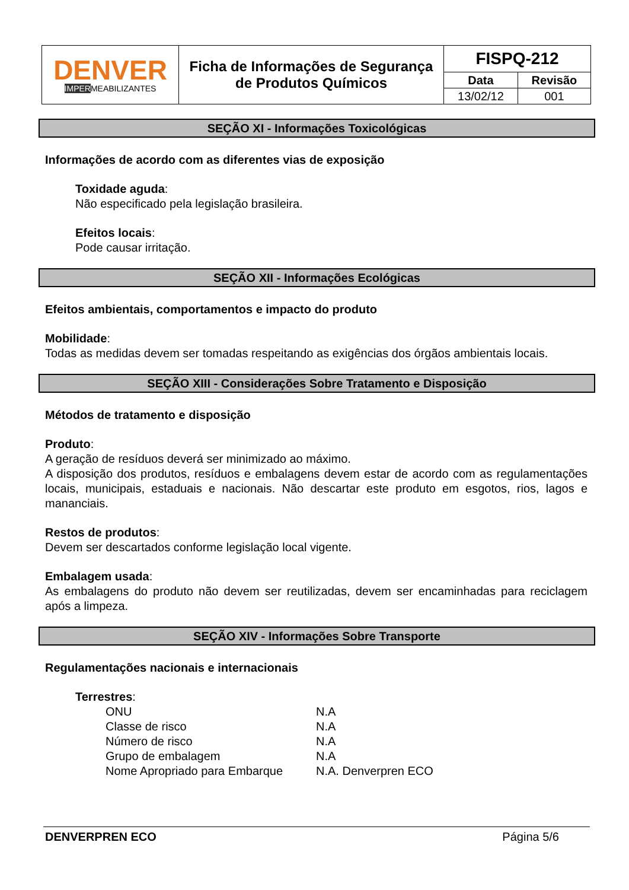| DENVER IMPER MEABILIZANTES | Ficha de Informações de Segurança de Produtos Químicos | FISPQ-212 | |
| | | Data | Revisão |
| | | 13/02/12 | 001 |
SEÇÃO XI - Informações Toxicológicas
Informações de acordo com as diferentes vias de exposição
Toxidade aguda:
Não especificado pela legislação brasileira.
Efeitos locais:
Pode causar irritação.
SEÇÃO XII - Informações Ecológicas
Efeitos ambientais, comportamentos e impacto do produto
Mobilidade:
Todas as medidas devem ser tomadas respeitando as exigências dos órgãos ambientais locais.
SEÇÃO XIII - Considerações Sobre Tratamento e Disposição
Métodos de tratamento e disposição
Produto:
A geração de resíduos deverá ser minimizado ao máximo.
A disposição dos produtos, resíduos e embalagens devem estar de acordo com as regulamentações locais, municipais, estaduais e nacionais. Não descartar este produto em esgotos, rios, lagos e mananciais.
Restos de produtos:
Devem ser descartados conforme legislação local vigente.
Embalagem usada:
As embalagens do produto não devem ser reutilizadas, devem ser encaminhadas para reciclagem após a limpeza.
SEÇÃO XIV - Informações Sobre Transporte
Regulamentações nacionais e internacionais
Terrestres:
| ONU | N.A |
| Classe de risco | N.A |
| Número de risco | N.A |
| Grupo de embalagem | N.A |
| Nome Apropriado para Embarque | N.A. Denverpren ECO |
DENVERPREN ECO Página 5/6